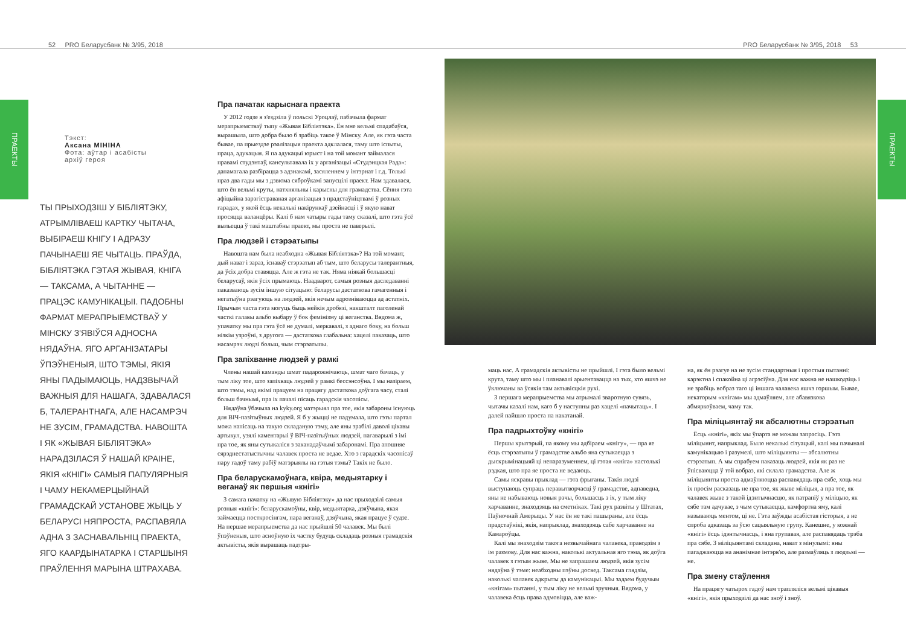52 PRO Беларусбанк № 3/95, 2018
PRO Беларусбанк № 3/95, 2018 53
ПРАЕКТЫ
ПРАЕКТЫ
Тэкст:
Аксана МІНІНА
Фота: аўтар і асабісты
архіў героя
ТЫ ПРЫХОДЗІШ У БІБЛІЯТЭКУ, АТРЫМЛІВАЕШ КАРТКУ ЧЫТАЧА, ВЫБІРАЕШ КНІГУ І АДРАЗУ ПАЧЫНАЕШ ЯЕ ЧЫТАЦЬ. ПРАЎДА, БІБЛІЯТЭКА ГЭТАЯ ЖЫВАЯ, КНІГА — ТАКСАМА, А ЧЫТАННЕ — ПРАЦЭС КАМУНІКАЦЫІ. ПАДОБНЫ ФАРМАТ МЕРАПРЫЕМСТВАЎ У МІНСКУ З'ЯВІЎСЯ АДНОСНА НЯДАЎНА. ЯГО АРГАНІЗАТАРЫ ЎПЭЎНЕНЫЯ, ШТО ТЭМЫ, ЯКІЯ ЯНЫ ПАДЫМАЮЦЬ, НАДЗВЫЧАЙ ВАЖНЫЯ ДЛЯ НАШАГА, ЗДАВАЛАСЯ Б, ТАЛЕРАНТНАГА, АЛЕ НАСАМРЭЧ НЕ ЗУСІМ, ГРАМАДСТВА. НАВОШТА І ЯК «ЖЫВАЯ БІБЛІЯТЭКА» НАРАДЗІЛАСЯ Ў НАШАЙ КРАІНЕ, ЯКІЯ «КНІГІ» САМЫЯ ПАПУЛЯРНЫЯ І ЧАМУ НЕКАМЕРЦЫЙНАЙ ГРАМАДСКАЙ УСТАНОВЕ ЖЫЦЬ У БЕЛАРУСІ НЯПРОСТА, РАСПАВЯЛА АДНА З ЗАСНАВАЛЬНІЦ ПРАЕКТА, ЯГО КААРДЫНАТАРКА І СТАРШЫНЯ ПРАЎЛЕННЯ МАРЫНА ШТРАХАВА.
Пра пачатак карыснага праекта
У 2012 годзе я з'ездзіла ў польскі Уроцлаў, пабачыла фармат мерапрыемстваў тыпу «Жывая Бібліятэка». Ён мне вельмі спадабаўся, вырашыла, што добра было б зрабіць такое ў Мінску. Але, як гэта часта бывае, па прыездзе рэалізацыя праекта адклалася, таму што іспыты, праца, адукацыя. Я па адукацыі юрыст і на той момант займалася правамі студэнтаў, кансультавала іх у арганізацыі «Студэнцкая Рада»: дапамагала разбірацца з адзнакамі, засяленнем у інтэрнат і г.д. Толькі праз два гады мы з дзвюма сяброўкамі запусцілі праект. Нам здавалася, што ён вельмі круты, натхняльны і карысны для грамадства. Сёння гэта афіцыйна зарэгістраваная арганізацыя з прадстаўніцтвамі ў розных гарадах, у якой ёсць некалькі накірункаў дзейнасці і ў якую нават просяцца валанцёры. Калі б нам чатыры гады таму сказалі, што гэта ўсё выльецца ў такі маштабны праект, мы проста не паверылі.
Пра людзей і стэрэатыпы
Навошта нам была неабходна «Жывая Бібліятэка»? На той момант, дый нават і зараз, існаваў стэрэатып аб тым, што беларусы талерантныя, да ўсіх добра ставяцца. Але ж гэта не так. Няма ніякай большасці беларусаў, якія ўсіх прымаюць. Наадварот, самыя розныя даследаванні паказваюць зусім іншую сітуацыю: беларусы дастаткова гамагенныя і негатыўна рэагуюць на людзей, якія нечым адрозніваюцца ад астатніх. Прычым часта гэта могуць быць нейкія дробязі, накшталт паголенай часткі галавы альбо выбару ў бок фемінізму ці веганства. Вядома ж, упачатку мы пра гэта ўсё не думалі, меркавалі, з аднаго боку, на больш нізкім узроўні, з другога — дастаткова глабальна: хацелі паказаць, што насамрэч людзі больш, чым стэрэатыпы.
Пра запіхванне людзей у рамкі
Члены нашай каманды шмат падарожнічаюць, шмат чаго бачаць, у тым ліку тое, што запіхваць людзей у рамкі бессэнсоўна. І мы назіраем, што тэмы, над якімі працуем на працягу дастаткова доўгага часу, сталі больш бачнымі, пра іх пачалі пісаць гарадскія часопісы.
Нядаўна ўбачыла на kyky.org матэрыял пра тое, якія забароны існуюць для ВІЧ-пазітыўных людзей. Я б у жыцці не падумала, што гэты партал можа напісаць на такую складаную тэму, але яны зрабілі даволі цікавы артыкул, узялі каментарыі ў ВІЧ-пазітыўных людзей, пагаварылі з імі пра тое, як яны сутыкаліся з заканадаўчымі забаронамі. Пра апошняе сярэднестатыстычны чалавек проста не ведае. Хто з гарадскіх часопісаў пару гадоў таму рабіў матэрыялы на гэтыя тэмы? Такіх не было.
Пра беларускамоўнага, квіра, медыятарку і веганаў як першыя «кнігі»
З самага пачатку на «Жывую Бібліятэку» да нас прыходзілі самыя розныя «кнігі»: беларускамоўны, квір, медыятарка, дзяўчына, якая займаецца посткросінгам, пара веганаў, дзяўчына, якая працуе ў судзе. На першае мерапрыемства да нас прыйшлі 50 чалавек. Мы былі ўпэўненыя, што асноўную іх частку будуць складаць розныя грамадскія актывісты, якія вырашаць падтры-
маць нас. А грамадскія актывісты не прыйшлі. І гэта было вельмі крута, таму што мы і планавалі арыентавацца на тых, хто яшчэ не ўключаны ва ўсякія там актывісцкія рухі.
З першага мерапрыемства мы атрымалі зваротную сувязь, чытачы казалі нам, каго б у наступны раз хацелі «пачытаць». І далей пайшло проста па накатанай.
Пра падрыхтоўку «кнігі»
Першы крытэрый, па якому мы адбіраем «кнігу», — пра яе ёсць стэрэатыпы ў грамадстве альбо яна сутыкаецца з дыскрымінацыяй ці непаразуменнем, ці гэтая «кніга» настолькі рэдкая, што пра яе проста не ведаюць.
Самы яскравы прыклад — гэта фрыганы. Такія людзі выступаюць супраць перавытворчасці ў грамадстве, адпаведна, яны не набываюць новыя рэчы, большасць з іх, у тым ліку харчаванне, знаходзяць на сметніках. Такі рух развіты у Штатах, Паўночнай Амерыцы. У нас ён не такі пашыраны, але ёсць прадстаўнікі, якія, напрыклад, знаходзяць сабе харчаванне на Камароўцы.
Калі мы знаходзім такога незвычайнага чалавека, праводзім з ім размову. Для нас важна, наколькі актуальная яго тэма, як доўга чалавек з гэтым жыве. Мы не запрашаем людзей, якія зусім нядаўна ў тэме: неабходны пэўны досвед. Таксама глядзім, наколькі чалавек адкрыты да камунікацыі. Мы задаем будучым «кнігам» пытанні, у тым ліку не вельмі зручныя. Вядома, у чалавека ёсць права адмовіцца, але важ-
на, як ён рэагуе на не зусім стандартныя і простыя пытанні: карэктна і спакойна ці агрэсіўна. Для нас важна не нашкодзіць і не зрабіць вобраз таго ці іншага чалавека яшчэ горшым. Бывае, некаторым «кнігам» мы адмаўляем, але абавязкова абмяркоўваем, чаму так.
Пра міліцыянтаў як абсалютны стэрэатып
Ёсць «кнігі», якіх мы ўпарта не можам запрасіць. Гэта міліцыянт, напрыклад. Было некалькі сітуацый, калі мы пачыналі камунікацыю і разумелі, што міліцыянты — абсалютны стэрэатып. А мы спрабуем паказаць людзей, якія як раз не ўпісваюцца ў той вобраз, які склала грамадства. Але ж міліцыянты проста адмаўляюцца распавядаць пра сябе, хоць мы іх просім расказаць не пра тое, як жыве міліцыя, а пра тое, як чалавек жыве з такой ідэнтычнасцю, як патрапіў у міліцыю, як сябе там адчувае, з чым сутыкаецца, камфортна яму, калі называюць ментом, ці не. Гэта заўжды асабістая гісторыя, а не спроба адказаць за ўсю сацыяльную групу. Канешне, у кожнай «кнігі» ёсць ідэнтычнасць, і яна групавая, але распавядаць трэба пра сябе. З міліцыянтамі складана, нават з мінулымі: яны пагаджаюцца на ананімнае інтэрв'ю, але размаўляць з людзьмі — не.
Пра змену стаўлення
На працягу чатырох гадоў нам трапляліся вельмі цікавыя «кнігі», якія прыходзілі да нас зноў і зноў.